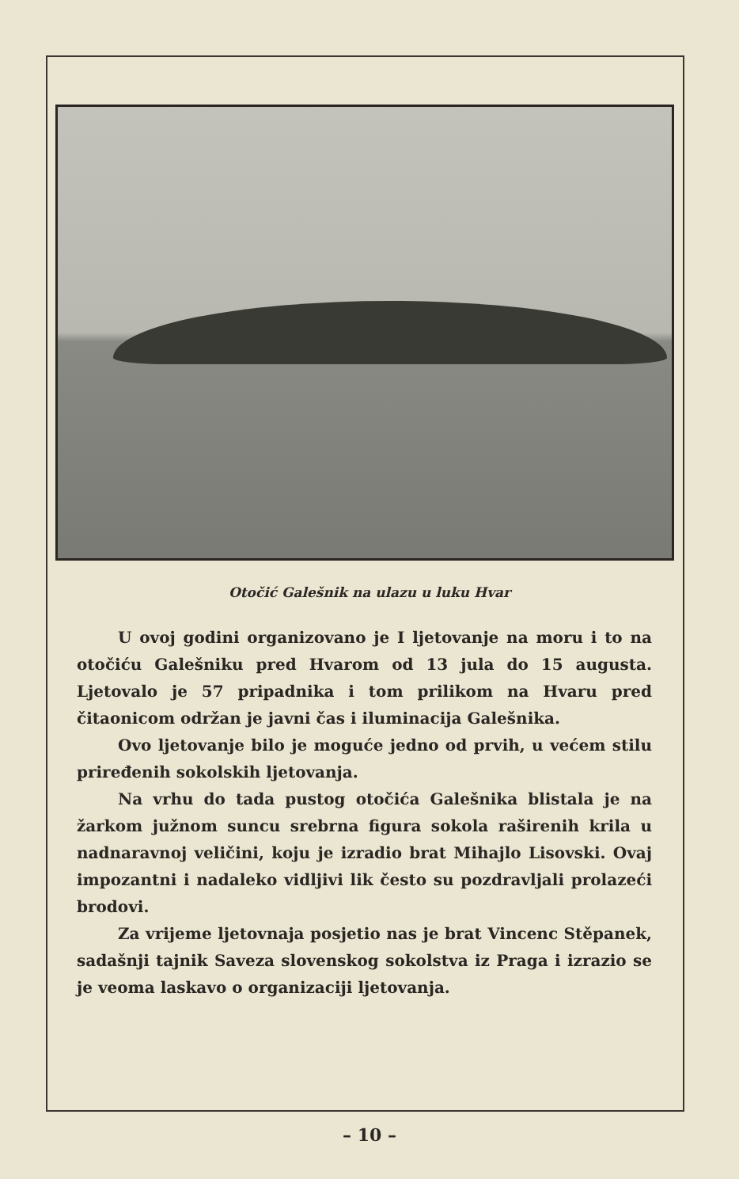Otočić Galešnik na ulazu u luku Hvar
U ovoj godini organizovano je I ljetovanje na moru i to na otočiću Galešniku pred Hvarom od 13 jula do 15 augusta. Ljetovalo je 57 pripadnika i tom prilikom na Hvaru pred čitaonicom održan je javni čas i iluminacija Galešnika.
Ovo ljetovanje bilo je moguće jedno od prvih, u većem stilu priređenih sokolskih ljetovanja.
Na vrhu do tada pustog otočića Galešnika blistala je na žarkom južnom suncu srebrna figura sokola raširenih krila u nadnaravnoj veličini, koju je izradio brat Mihajlo Lisovski. Ovaj impozantni i nadaleko vidljivi lik često su pozdravljali prolazeći brodovi.
Za vrijeme ljetovnaja posjetio nas je brat Vincenc Stěpanek, sadašnji tajnik Saveza slovenskog sokolstva iz Praga i izrazio se je veoma laskavo o organizaciji ljetovanja.
– 10 –